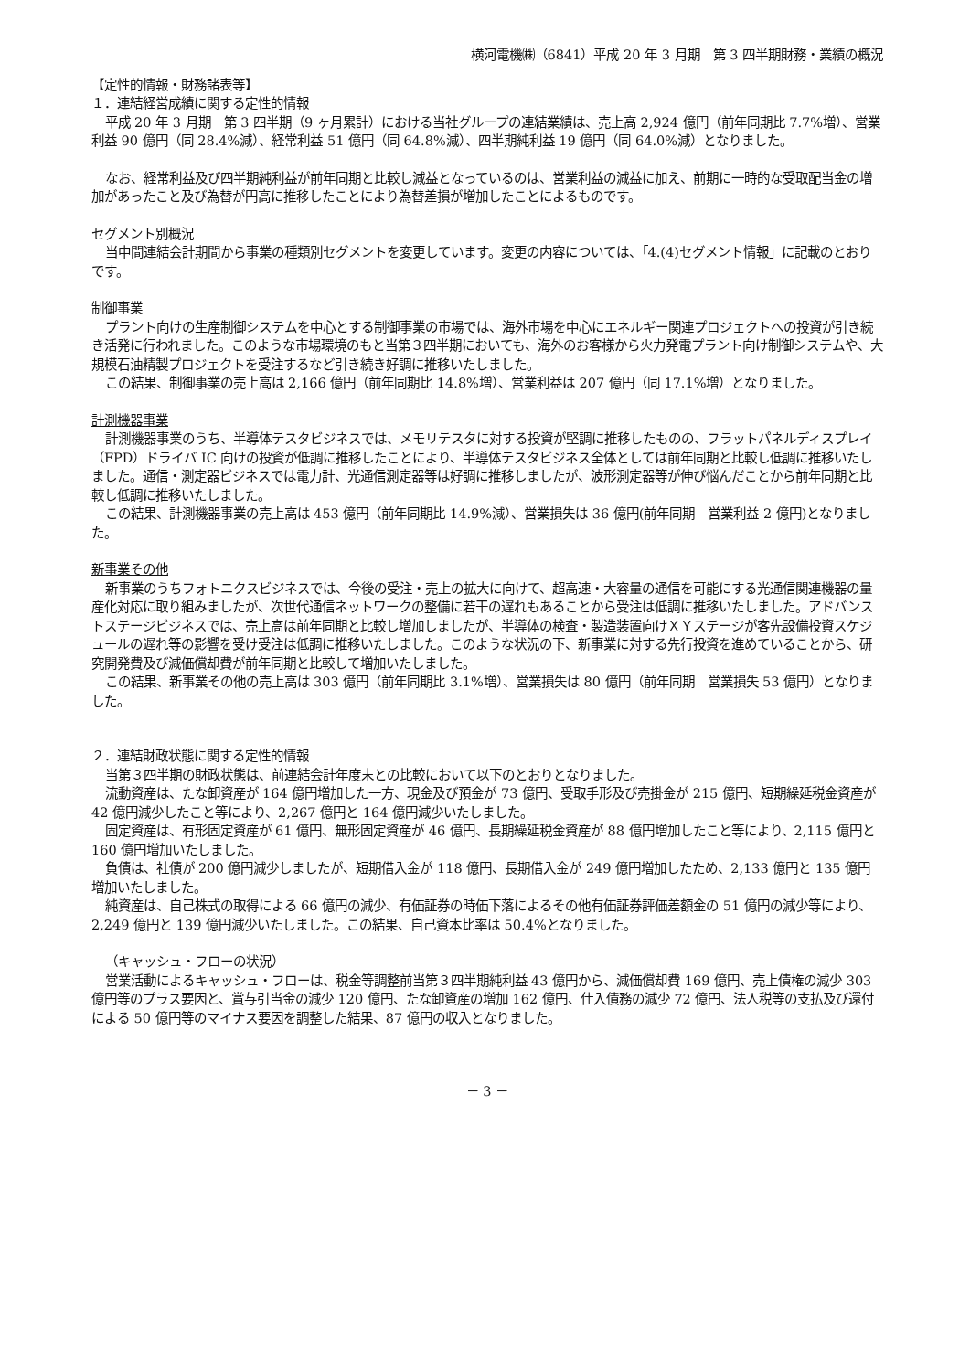横河電機㈱（6841）平成 20 年 3 月期　第 3 四半期財務・業績の概況
【定性的情報・財務諸表等】
１．連結経営成績に関する定性的情報
平成 20 年 3 月期　第 3 四半期（9 ヶ月累計）における当社グループの連結業績は、売上高 2,924 億円（前年同期比 7.7%増）、営業利益 90 億円（同 28.4%減）、経常利益 51 億円（同 64.8%減）、四半期純利益 19 億円（同 64.0%減）となりました。
なお、経常利益及び四半期純利益が前年同期と比較し減益となっているのは、営業利益の減益に加え、前期に一時的な受取配当金の増加があったこと及び為替が円高に推移したことにより為替差損が増加したことによるものです。
セグメント別概況
当中間連結会計期間から事業の種類別セグメントを変更しています。変更の内容については、「4.(4)セグメント情報」に記載のとおりです。
制御事業
プラント向けの生産制御システムを中心とする制御事業の市場では、海外市場を中心にエネルギー関連プロジェクトへの投資が引き続き活発に行われました。このような市場環境のもと当第３四半期においても、海外のお客様から火力発電プラント向け制御システムや、大規模石油精製プロジェクトを受注するなど引き続き好調に推移いたしました。
この結果、制御事業の売上高は 2,166 億円（前年同期比 14.8%増）、営業利益は 207 億円（同 17.1%増）となりました。
計測機器事業
計測機器事業のうち、半導体テスタビジネスでは、メモリテスタに対する投資が堅調に推移したものの、フラットパネルディスプレイ（FPD）ドライバ IC 向けの投資が低調に推移したことにより、半導体テスタビジネス全体としては前年同期と比較し低調に推移いたしました。通信・測定器ビジネスでは電力計、光通信測定器等は好調に推移しましたが、波形測定器等が伸び悩んだことから前年同期と比較し低調に推移いたしました。
この結果、計測機器事業の売上高は 453 億円（前年同期比 14.9%減）、営業損失は 36 億円(前年同期　営業利益 2 億円)となりました。
新事業その他
新事業のうちフォトニクスビジネスでは、今後の受注・売上の拡大に向けて、超高速・大容量の通信を可能にする光通信関連機器の量産化対応に取り組みましたが、次世代通信ネットワークの整備に若干の遅れもあることから受注は低調に推移いたしました。アドバンストステージビジネスでは、売上高は前年同期と比較し増加しましたが、半導体の検査・製造装置向けＸＹステージが客先設備投資スケジュールの遅れ等の影響を受け受注は低調に推移いたしました。このような状況の下、新事業に対する先行投資を進めていることから、研究開発費及び減価償却費が前年同期と比較して増加いたしました。
この結果、新事業その他の売上高は 303 億円（前年同期比 3.1%増）、営業損失は 80 億円（前年同期　営業損失 53 億円）となりました。
２．連結財政状態に関する定性的情報
当第３四半期の財政状態は、前連結会計年度末との比較において以下のとおりとなりました。
流動資産は、たな卸資産が 164 億円増加した一方、現金及び預金が 73 億円、受取手形及び売掛金が 215 億円、短期繰延税金資産が 42 億円減少したこと等により、2,267 億円と 164 億円減少いたしました。
固定資産は、有形固定資産が 61 億円、無形固定資産が 46 億円、長期繰延税金資産が 88 億円増加したこと等により、2,115 億円と 160 億円増加いたしました。
負債は、社債が 200 億円減少しましたが、短期借入金が 118 億円、長期借入金が 249 億円増加したため、2,133 億円と 135 億円増加いたしました。
純資産は、自己株式の取得による 66 億円の減少、有価証券の時価下落によるその他有価証券評価差額金の 51 億円の減少等により、2,249 億円と 139 億円減少いたしました。この結果、自己資本比率は 50.4%となりました。
（キャッシュ・フローの状況）
営業活動によるキャッシュ・フローは、税金等調整前当第３四半期純利益 43 億円から、減価償却費 169 億円、売上債権の減少 303 億円等のプラス要因と、賞与引当金の減少 120 億円、たな卸資産の増加 162 億円、仕入債務の減少 72 億円、法人税等の支払及び還付による 50 億円等のマイナス要因を調整した結果、87 億円の収入となりました。
－ 3 －